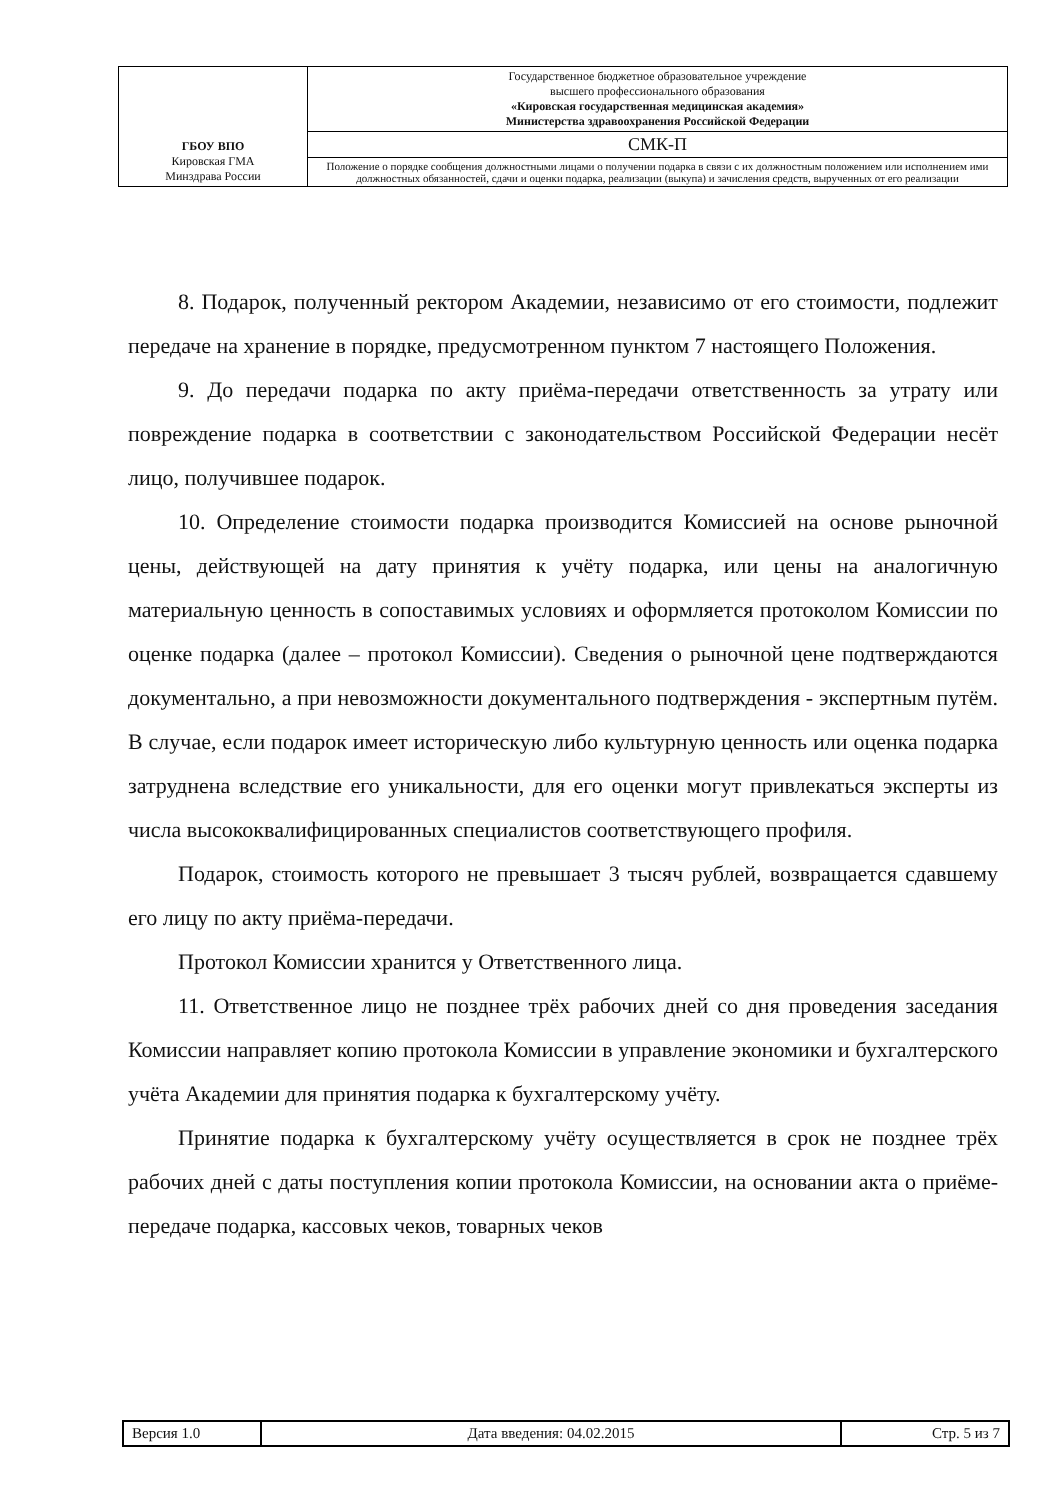| ГБОУ ВПО Кировская ГМА Минздрава России | Государственное бюджетное образовательное учреждение высшего профессионального образования «Кировская государственная медицинская академия» Министерства здравоохранения Российской Федерации |
| | СМК-П |
| | Положение о порядке сообщения должностными лицами о получении подарка в связи с их должностным положением или исполнением ими должностных обязанностей, сдачи и оценки подарка, реализации (выкупа) и зачисления средств, вырученных от его реализации |
8. Подарок, полученный ректором Академии, независимо от его стоимости, подлежит передаче на хранение в порядке, предусмотренном пунктом 7 настоящего Положения.
9. До передачи подарка по акту приёма-передачи ответственность за утрату или повреждение подарка в соответствии с законодательством Российской Федерации несёт лицо, получившее подарок.
10. Определение стоимости подарка производится Комиссией на основе рыночной цены, действующей на дату принятия к учёту подарка, или цены на аналогичную материальную ценность в сопоставимых условиях и оформляется протоколом Комиссии по оценке подарка (далее – протокол Комиссии). Сведения о рыночной цене подтверждаются документально, а при невозможности документального подтверждения - экспертным путём. В случае, если подарок имеет историческую либо культурную ценность или оценка подарка затруднена вследствие его уникальности, для его оценки могут привлекаться эксперты из числа высококвалифицированных специалистов соответствующего профиля.
Подарок, стоимость которого не превышает 3 тысяч рублей, возвращается сдавшему его лицу по акту приёма-передачи.
Протокол Комиссии хранится у Ответственного лица.
11. Ответственное лицо не позднее трёх рабочих дней со дня проведения заседания Комиссии направляет копию протокола Комиссии в управление экономики и бухгалтерского учёта Академии для принятия подарка к бухгалтерскому учёту.
Принятие подарка к бухгалтерскому учёту осуществляется в срок не позднее трёх рабочих дней с даты поступления копии протокола Комиссии, на основании акта о приёме-передаче подарка, кассовых чеков, товарных чеков
| Версия 1.0 | Дата введения: 04.02.2015 | Стр. 5 из 7 |